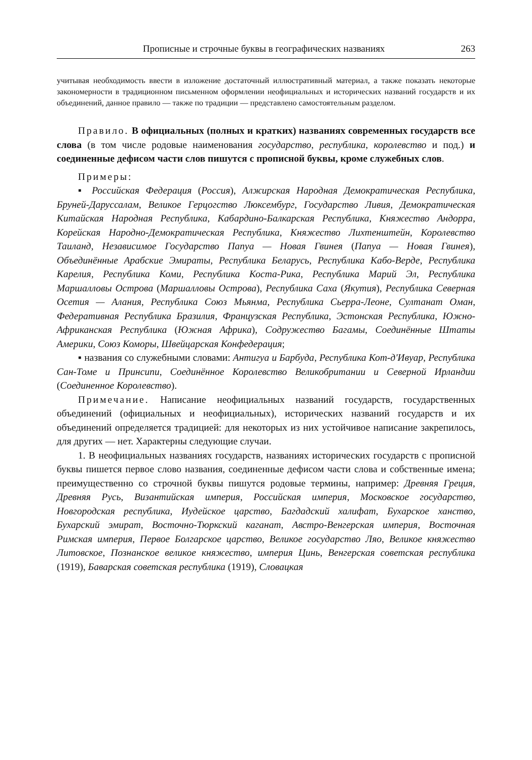Прописные и строчные буквы в географических названиях 263
учитывая необходимость ввести в изложение достаточный иллюстративный материал, а также показать некоторые закономерности в традиционном письменном оформлении неофициальных и исторических названий государств и их объединений, данное правило — также по традиции — представлено самостоятельным разделом.
Правило. В официальных (полных и кратких) названиях современных государств все слова (в том числе родовые наименования государство, республика, королевство и под.) и соединенные дефисом части слов пишутся с прописной буквы, кроме служебных слов.
Примеры:
▪ Российская Федерация (Россия), Алжирская Народная Демократическая Республика, Бруней-Даруссалам, Великое Герцогство Люксембург, Государство Ливия, Демократическая Китайская Народная Республика, Кабардино-Балкарская Республика, Княжество Андорра, Корейская Народно-Демократическая Республика, Княжество Лихтенштейн, Королевство Таиланд, Независимое Государство Папуа — Новая Гвинея (Папуа — Новая Гвинея), Объединённые Арабские Эмираты, Республика Беларусь, Республика Кабо-Верде, Республика Карелия, Республика Коми, Республика Коста-Рика, Республика Марий Эл, Республика Маршалловы Острова (Маршалловы Острова), Республика Саха (Якутия), Республика Северная Осетия — Алания, Республика Союз Мьянма, Республика Сьерра-Леоне, Султанат Оман, Федеративная Республика Бразилия, Французская Республика, Эстонская Республика, Южно-Африканская Республика (Южная Африка), Содружество Багамы, Соединённые Штаты Америки, Союз Коморы, Швейцарская Конфедерация;
▪ названия со служебными словами: Антигуа и Барбуда, Республика Кот-д'Ивуар, Республика Сан-Томе и Принсипи, Соединённое Королевство Великобритании и Северной Ирландии (Соединенное Королевство).
Примечание. Написание неофициальных названий государств, государственных объединений (официальных и неофициальных), исторических названий государств и их объединений определяется традицией: для некоторых из них устойчивое написание закрепилось, для других — нет. Характерны следующие случаи.
1. В неофициальных названиях государств, названиях исторических государств с прописной буквы пишется первое слово названия, соединенные дефисом части слова и собственные имена; преимущественно со строчной буквы пишутся родовые термины, например: Древняя Греция, Древняя Русь, Византийская империя, Российская империя, Московское государство, Новгородская республика, Иудейское царство, Багдадский халифат, Бухарское ханство, Бухарский эмират, Восточно-Тюркский каганат, Австро-Венгерская империя, Восточная Римская империя, Первое Болгарское царство, Великое государство Ляо, Великое княжество Литовское, Познанское великое княжество, империя Цинь, Венгерская советская республика (1919), Баварская советская республика (1919), Словацкая